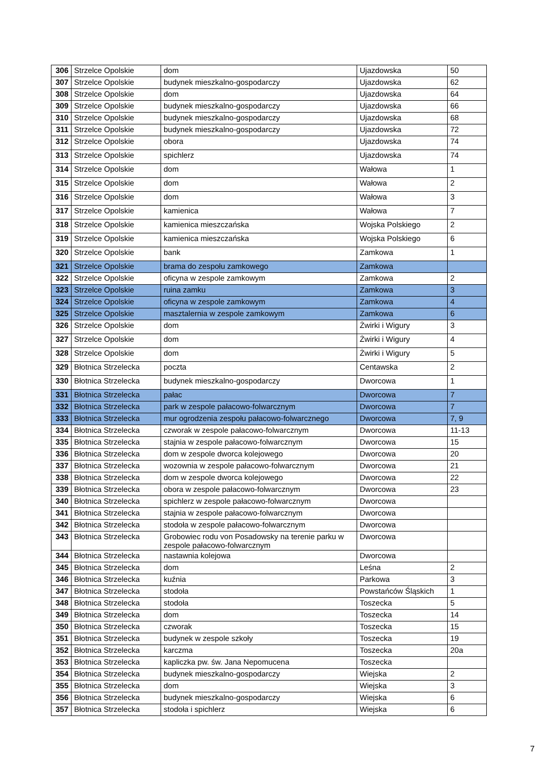| 306 | Strzelce Opolskie | dom | Ujazdowska | 50 |
| 307 | Strzelce Opolskie | budynek mieszkalno-gospodarczy | Ujazdowska | 62 |
| 308 | Strzelce Opolskie | dom | Ujazdowska | 64 |
| 309 | Strzelce Opolskie | budynek mieszkalno-gospodarczy | Ujazdowska | 66 |
| 310 | Strzelce Opolskie | budynek mieszkalno-gospodarczy | Ujazdowska | 68 |
| 311 | Strzelce Opolskie | budynek mieszkalno-gospodarczy | Ujazdowska | 72 |
| 312 | Strzelce Opolskie | obora | Ujazdowska | 74 |
| 313 | Strzelce Opolskie | spichlerz | Ujazdowska | 74 |
| 314 | Strzelce Opolskie | dom | Wałowa | 1 |
| 315 | Strzelce Opolskie | dom | Wałowa | 2 |
| 316 | Strzelce Opolskie | dom | Wałowa | 3 |
| 317 | Strzelce Opolskie | kamienica | Wałowa | 7 |
| 318 | Strzelce Opolskie | kamienica mieszczańska | Wojska Polskiego | 2 |
| 319 | Strzelce Opolskie | kamienica mieszczańska | Wojska Polskiego | 6 |
| 320 | Strzelce Opolskie | bank | Zamkowa | 1 |
| 321 | Strzelce Opolskie | brama do zespołu zamkowego | Zamkowa | |
| 322 | Strzelce Opolskie | oficyna w zespole zamkowym | Zamkowa | 2 |
| 323 | Strzelce Opolskie | ruina zamku | Zamkowa | 3 |
| 324 | Strzelce Opolskie | oficyna w zespole zamkowym | Zamkowa | 4 |
| 325 | Strzelce Opolskie | masztalernia w zespole zamkowym | Zamkowa | 6 |
| 326 | Strzelce Opolskie | dom | Żwirki i Wigury | 3 |
| 327 | Strzelce Opolskie | dom | Żwirki i Wigury | 4 |
| 328 | Strzelce Opolskie | dom | Żwirki i Wigury | 5 |
| 329 | Błotnica Strzelecka | poczta | Centawska | 2 |
| 330 | Błotnica Strzelecka | budynek mieszkalno-gospodarczy | Dworcowa | 1 |
| 331 | Błotnica Strzelecka | pałac | Dworcowa | 7 |
| 332 | Błotnica Strzelecka | park w zespole pałacowo-folwarcznym | Dworcowa | 7 |
| 333 | Błotnica Strzelecka | mur ogrodzenia zespołu pałacowo-folwarcznego | Dworcowa | 7, 9 |
| 334 | Błotnica Strzelecka | czworak w zespole pałacowo-folwarcznym | Dworcowa | 11-13 |
| 335 | Błotnica Strzelecka | stajnia w zespole pałacowo-folwarcznym | Dworcowa | 15 |
| 336 | Błotnica Strzelecka | dom w zespole dworca kolejowego | Dworcowa | 20 |
| 337 | Błotnica Strzelecka | wozownia w zespole pałacowo-folwarcznym | Dworcowa | 21 |
| 338 | Błotnica Strzelecka | dom w zespole dworca kolejowego | Dworcowa | 22 |
| 339 | Błotnica Strzelecka | obora w zespole pałacowo-folwarcznym | Dworcowa | 23 |
| 340 | Błotnica Strzelecka | spichlerz w zespole pałacowo-folwarcznym | Dworcowa | |
| 341 | Błotnica Strzelecka | stajnia w zespole pałacowo-folwarcznym | Dworcowa | |
| 342 | Błotnica Strzelecka | stodoła w zespole pałacowo-folwarcznym | Dworcowa | |
| 343 | Błotnica Strzelecka | Grobowiec rodu von Posadowsky na terenie parku w zespole pałacowo-folwarcznym | Dworcowa | |
| 344 | Błotnica Strzelecka | nastawnia kolejowa | Dworcowa | |
| 345 | Błotnica Strzelecka | dom | Leśna | 2 |
| 346 | Błotnica Strzelecka | kuźnia | Parkowa | 3 |
| 347 | Błotnica Strzelecka | stodoła | Powstańców Śląskich | 1 |
| 348 | Błotnica Strzelecka | stodoła | Toszecka | 5 |
| 349 | Błotnica Strzelecka | dom | Toszecka | 14 |
| 350 | Błotnica Strzelecka | czworak | Toszecka | 15 |
| 351 | Błotnica Strzelecka | budynek w zespole szkoły | Toszecka | 19 |
| 352 | Błotnica Strzelecka | karczma | Toszecka | 20a |
| 353 | Błotnica Strzelecka | kapliczka pw. św. Jana Nepomucena | Toszecka | |
| 354 | Błotnica Strzelecka | budynek mieszkalno-gospodarczy | Wiejska | 2 |
| 355 | Błotnica Strzelecka | dom | Wiejska | 3 |
| 356 | Błotnica Strzelecka | budynek mieszkalno-gospodarczy | Wiejska | 6 |
| 357 | Błotnica Strzelecka | stodoła i spichlerz | Wiejska | 6 |
7